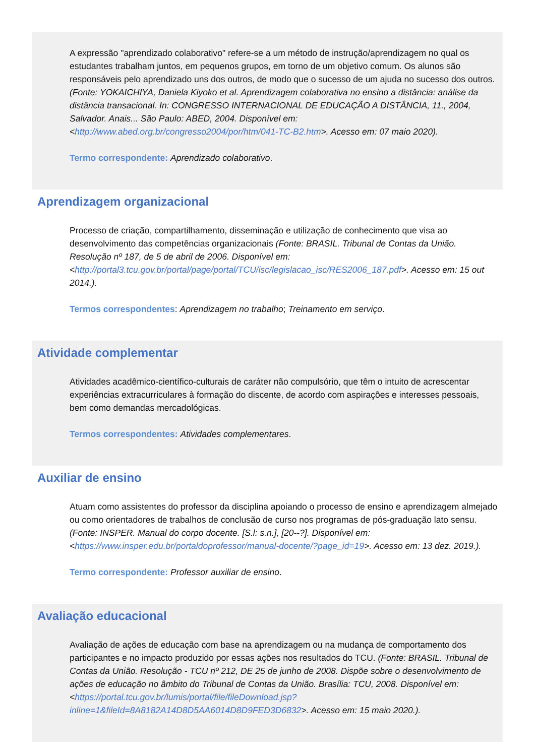A expressão "aprendizado colaborativo" refere-se a um método de instrução/aprendizagem no qual os estudantes trabalham juntos, em pequenos grupos, em torno de um objetivo comum. Os alunos são responsáveis pelo aprendizado uns dos outros, de modo que o sucesso de um ajuda no sucesso dos outros. (Fonte: YOKAICHIYA, Daniela Kiyoko et al. Aprendizagem colaborativa no ensino a distância: análise da distância transacional. In: CONGRESSO INTERNACIONAL DE EDUCAÇÃO A DISTÂNCIA, 11., 2004, Salvador. Anais... São Paulo: ABED, 2004. Disponível em: <http://www.abed.org.br/congresso2004/por/htm/041-TC-B2.htm>. Acesso em: 07 maio 2020).
Termo correspondente: Aprendizado colaborativo.
Aprendizagem organizacional
Processo de criação, compartilhamento, disseminação e utilização de conhecimento que visa ao desenvolvimento das competências organizacionais (Fonte: BRASIL. Tribunal de Contas da União. Resolução nº 187, de 5 de abril de 2006. Disponível em: <http://portal3.tcu.gov.br/portal/page/portal/TCU/isc/legislacao_isc/RES2006_187.pdf>. Acesso em: 15 out 2014.).
Termos correspondentes: Aprendizagem no trabalho; Treinamento em serviço.
Atividade complementar
Atividades acadêmico-científico-culturais de caráter não compulsório, que têm o intuito de acrescentar experiências extracurriculares à formação do discente, de acordo com aspirações e interesses pessoais, bem como demandas mercadológicas.
Termos correspondentes: Atividades complementares.
Auxiliar de ensino
Atuam como assistentes do professor da disciplina apoiando o processo de ensino e aprendizagem almejado ou como orientadores de trabalhos de conclusão de curso nos programas de pós-graduação lato sensu. (Fonte: INSPER. Manual do corpo docente. [S.l: s.n.], [20--?]. Disponível em: <https://www.insper.edu.br/portaldoprofessor/manual-docente/?page_id=19>. Acesso em: 13 dez. 2019.).
Termo correspondente: Professor auxiliar de ensino.
Avaliação educacional
Avaliação de ações de educação com base na aprendizagem ou na mudança de comportamento dos participantes e no impacto produzido por essas ações nos resultados do TCU. (Fonte: BRASIL. Tribunal de Contas da União. Resolução - TCU nº 212, DE 25 de junho de 2008. Dispõe sobre o desenvolvimento de ações de educação no âmbito do Tribunal de Contas da União. Brasília: TCU, 2008. Disponível em: <https://portal.tcu.gov.br/lumis/portal/file/fileDownload.jsp?inline=1&fileId=8A8182A14D8D5AA6014D8D9FED3D6832>. Acesso em: 15 maio 2020.).